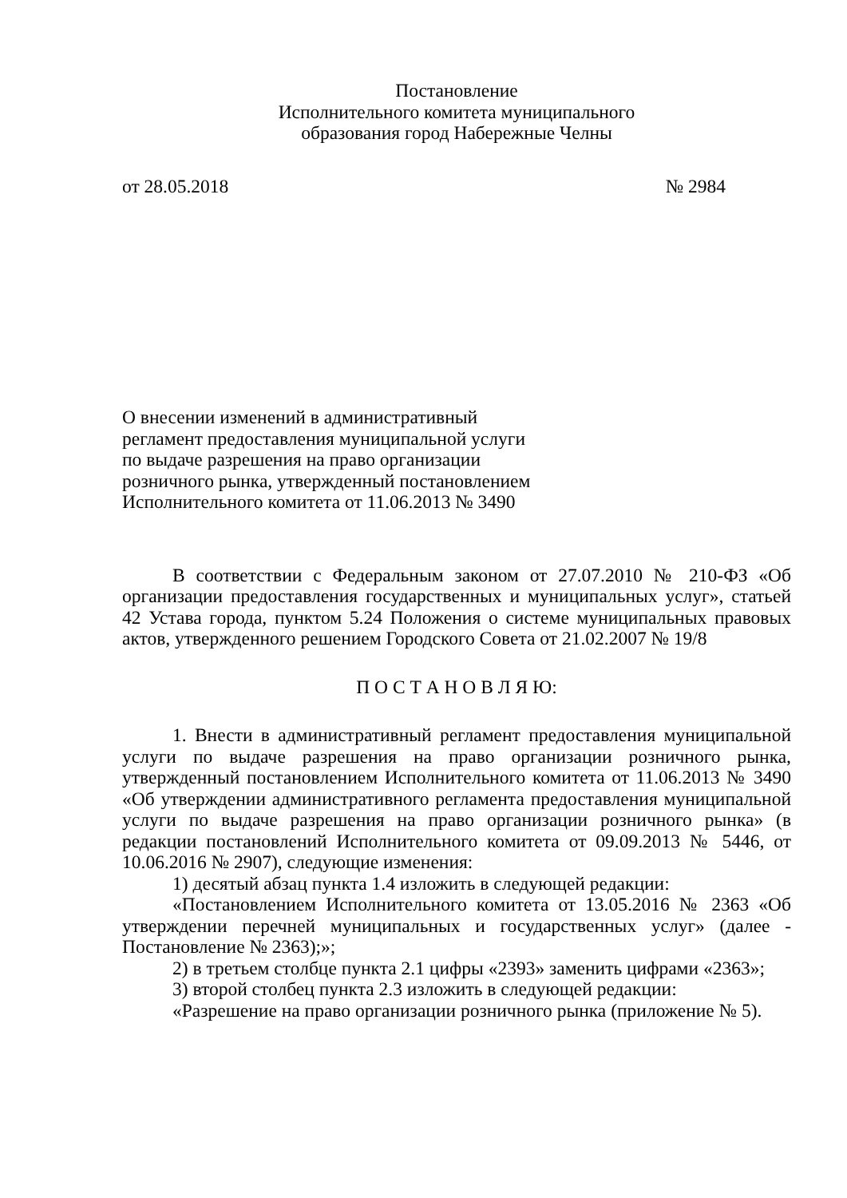Постановление
Исполнительного комитета муниципального
образования город Набережные Челны
от 28.05.2018 № 2984
О внесении изменений в административный регламент предоставления муниципальной услуги по выдаче разрешения на право организации розничного рынка, утвержденный постановлением Исполнительного комитета от 11.06.2013 № 3490
В соответствии с Федеральным законом от 27.07.2010 № 210-ФЗ «Об организации предоставления государственных и муниципальных услуг», статьей 42 Устава города, пунктом 5.24 Положения о системе муниципальных правовых актов, утвержденного решением Городского Совета от 21.02.2007 № 19/8
П О С Т А Н О В Л Я Ю:
1. Внести в административный регламент предоставления муниципальной услуги по выдаче разрешения на право организации розничного рынка, утвержденный постановлением Исполнительного комитета от 11.06.2013 № 3490 «Об утверждении административного регламента предоставления муниципальной услуги по выдаче разрешения на право организации розничного рынка» (в редакции постановлений Исполнительного комитета от 09.09.2013 № 5446, от 10.06.2016 № 2907), следующие изменения:
1) десятый абзац пункта 1.4 изложить в следующей редакции:
«Постановлением Исполнительного комитета от 13.05.2016 № 2363 «Об утверждении перечней муниципальных и государственных услуг» (далее - Постановление № 2363);»;
2) в третьем столбце пункта 2.1 цифры «2393» заменить цифрами «2363»;
3) второй столбец пункта 2.3 изложить в следующей редакции:
«Разрешение на право организации розничного рынка (приложение № 5).